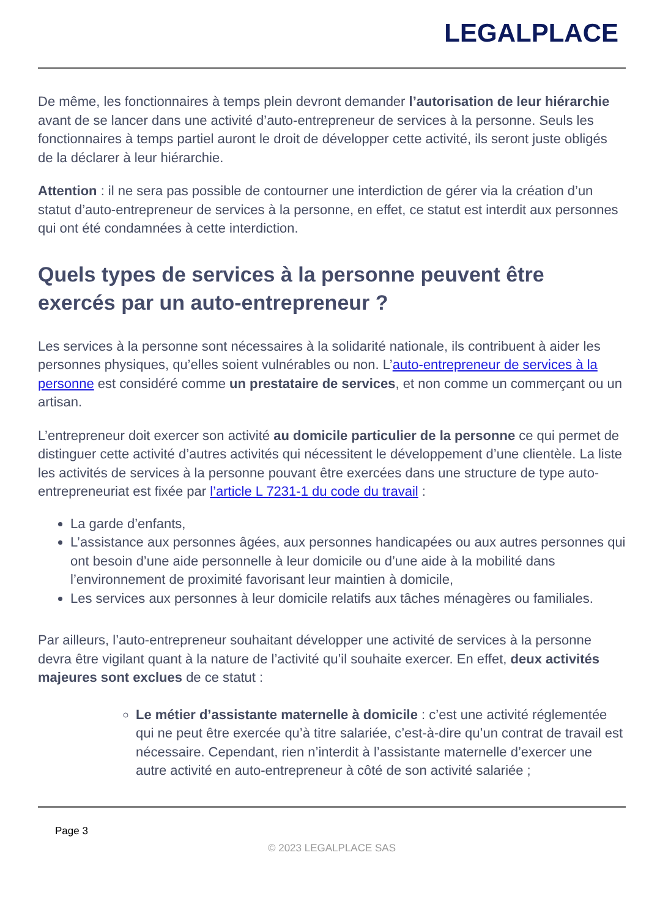LEGALPLACE
De même, les fonctionnaires à temps plein devront demander l’autorisation de leur hiérarchie avant de se lancer dans une activité d’auto-entrepreneur de services à la personne. Seuls les fonctionnaires à temps partiel auront le droit de développer cette activité, ils seront juste obligés de la déclarer à leur hiérarchie.
Attention : il ne sera pas possible de contourner une interdiction de gérer via la création d’un statut d’auto-entrepreneur de services à la personne, en effet, ce statut est interdit aux personnes qui ont été condamnées à cette interdiction.
Quels types de services à la personne peuvent être exercés par un auto-entrepreneur ?
Les services à la personne sont nécessaires à la solidarité nationale, ils contribuent à aider les personnes physiques, qu’elles soient vulnérables ou non. L’auto-entrepreneur de services à la personne est considéré comme un prestataire de services, et non comme un commerçant ou un artisan.
L’entrepreneur doit exercer son activité au domicile particulier de la personne ce qui permet de distinguer cette activité d’autres activités qui nécessitent le développement d’une clientèle. La liste les activités de services à la personne pouvant être exercées dans une structure de type auto-entrepreneuriat est fixée par l’article L 7231-1 du code du travail :
La garde d’enfants,
L’assistance aux personnes âgées, aux personnes handicapées ou aux autres personnes qui ont besoin d’une aide personnelle à leur domicile ou d’une aide à la mobilité dans l’environnement de proximité favorisant leur maintien à domicile,
Les services aux personnes à leur domicile relatifs aux tâches ménagères ou familiales.
Par ailleurs, l’auto-entrepreneur souhaitant développer une activité de services à la personne devra être vigilant quant à la nature de l’activité qu’il souhaite exercer. En effet, deux activités majeures sont exclues de ce statut :
Le métier d’assistante maternelle à domicile : c’est une activité réglementée qui ne peut être exercée qu’à titre salariée, c’est-à-dire qu’un contrat de travail est nécessaire. Cependant, rien n’interdit à l’assistante maternelle d’exercer une autre activité en auto-entrepreneur à côté de son activité salariée ;
Page 3
© 2023 LEGALPLACE SAS